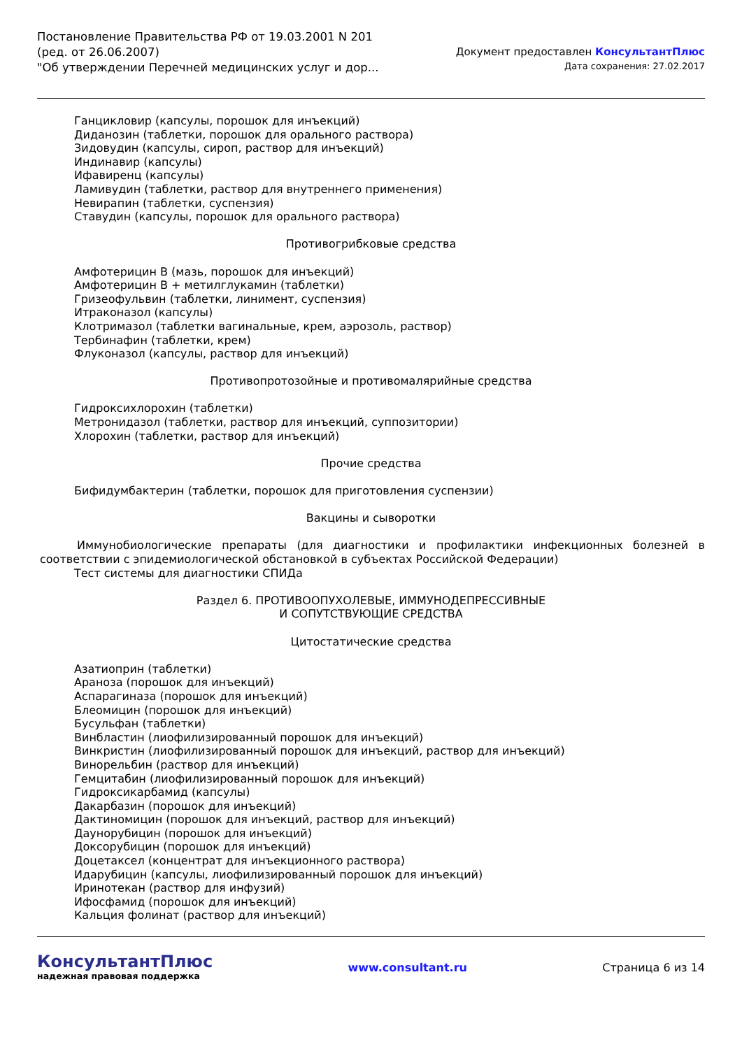Постановление Правительства РФ от 19.03.2001 N 201
(ред. от 26.06.2007)
"Об утверждении Перечней медицинских услуг и дор...
Документ предоставлен КонсультантПлюс
Дата сохранения: 27.02.2017
Ганцикловир (капсулы, порошок для инъекций)
Диданозин (таблетки, порошок для орального раствора)
Зидовудин (капсулы, сироп, раствор для инъекций)
Индинавир (капсулы)
Ифавиренц (капсулы)
Ламивудин (таблетки, раствор для внутреннего применения)
Невирапин (таблетки, суспензия)
Ставудин (капсулы, порошок для орального раствора)
Противогрибковые средства
Амфотерицин B (мазь, порошок для инъекций)
Амфотерицин B + метилглукамин (таблетки)
Гризеофульвин (таблетки, линимент, суспензия)
Итраконазол (капсулы)
Клотримазол (таблетки вагинальные, крем, аэрозоль, раствор)
Тербинафин (таблетки, крем)
Флуконазол (капсулы, раствор для инъекций)
Противопротозойные и противомалярийные средства
Гидроксихлорохин (таблетки)
Метронидазол (таблетки, раствор для инъекций, суппозитории)
Хлорохин (таблетки, раствор для инъекций)
Прочие средства
Бифидумбактерин (таблетки, порошок для приготовления суспензии)
Вакцины и сыворотки
Иммунобиологические препараты (для диагностики и профилактики инфекционных болезней в соответствии с эпидемиологической обстановкой в субъектах Российской Федерации)
Тест системы для диагностики СПИДа
Раздел 6. ПРОТИВООПУХОЛЕВЫЕ, ИММУНОДЕПРЕССИВНЫЕ
И СОПУТСТВУЮЩИЕ СРЕДСТВА
Цитостатические средства
Азатиоприн (таблетки)
Араноза (порошок для инъекций)
Аспарагиназа (порошок для инъекций)
Блеомицин (порошок для инъекций)
Бусульфан (таблетки)
Винбластин (лиофилизированный порошок для инъекций)
Винкристин (лиофилизированный порошок для инъекций, раствор для инъекций)
Винорельбин (раствор для инъекций)
Гемцитабин (лиофилизированный порошок для инъекций)
Гидроксикарбамид (капсулы)
Дакарбазин (порошок для инъекций)
Дактиномицин (порошок для инъекций, раствор для инъекций)
Даунорубицин (порошок для инъекций)
Доксорубицин (порошок для инъекций)
Доцетаксел (концентрат для инъекционного раствора)
Идарубицин (капсулы, лиофилизированный порошок для инъекций)
Иринотекан (раствор для инфузий)
Ифосфамид (порошок для инъекций)
Кальция фолинат (раствор для инъекций)
КонсультантПлюс
надежная правовая поддержка
www.consultant.ru Страница 6 из 14